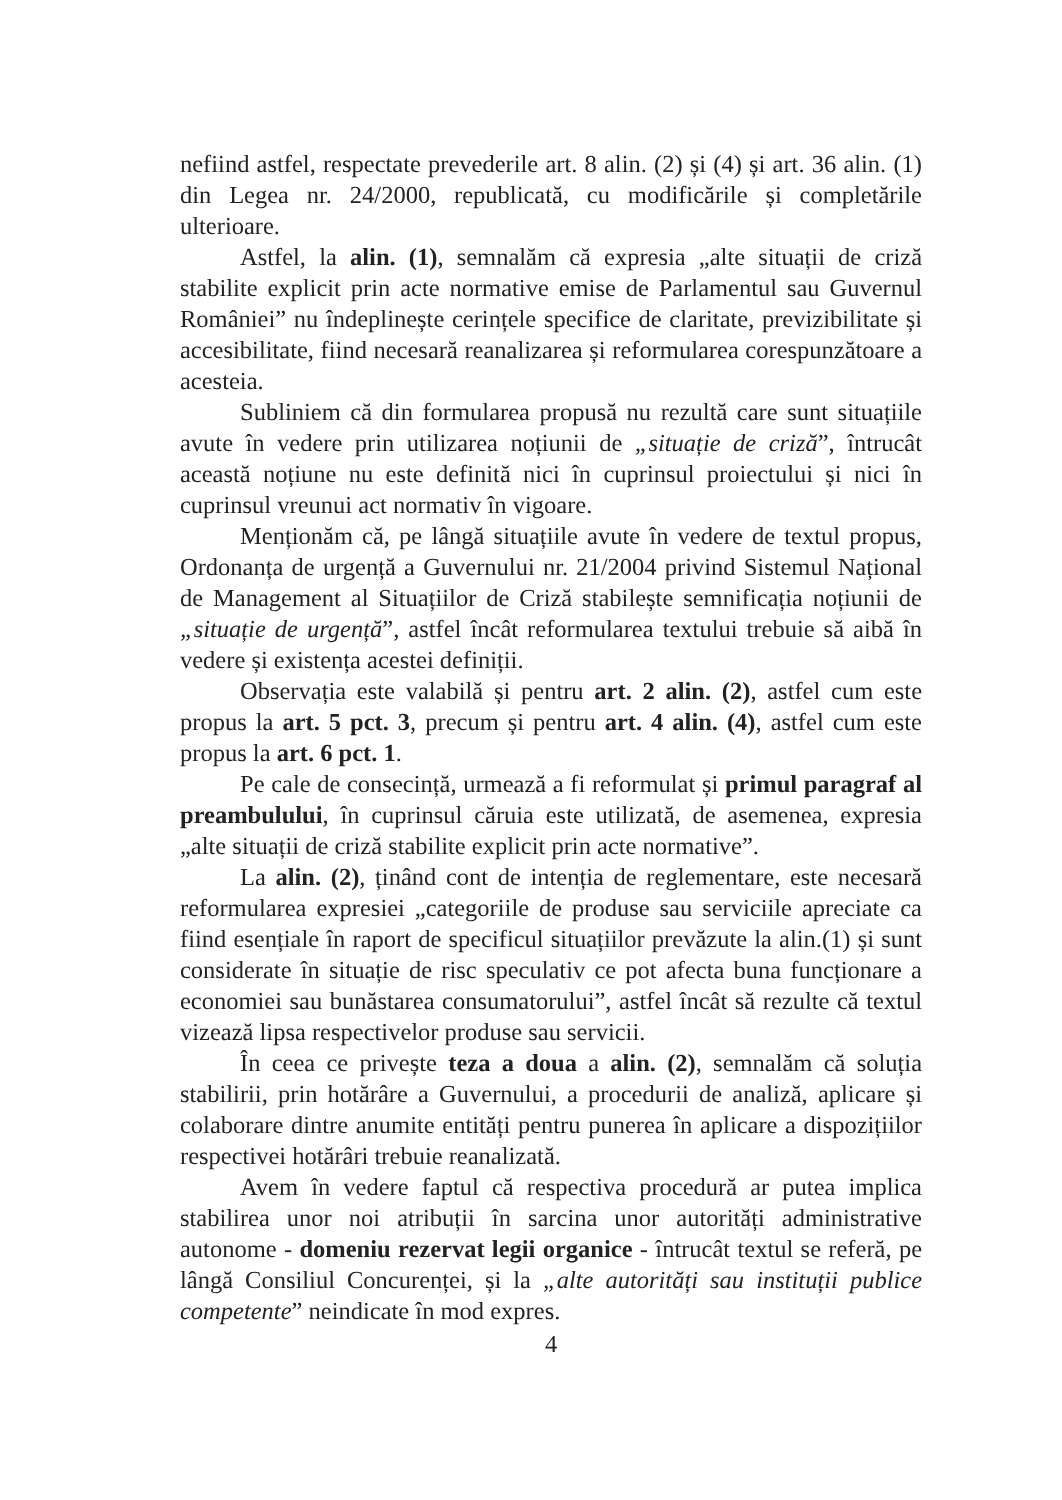nefiind astfel, respectate prevederile art. 8 alin. (2) și (4) și art. 36 alin. (1) din Legea nr. 24/2000, republicată, cu modificările și completările ulterioare.
Astfel, la alin. (1), semnalăm că expresia „alte situații de criză stabilite explicit prin acte normative emise de Parlamentul sau Guvernul României” nu îndeplinește cerințele specifice de claritate, previzibilitate și accesibilitate, fiind necesară reanalizarea și reformularea corespunzătoare a acesteia.
Subliniem că din formularea propusă nu rezultă care sunt situațiile avute în vedere prin utilizarea noțiunii de „situație de criză”, întrucât această noțiune nu este definită nici în cuprinsul proiectului și nici în cuprinsul vreunui act normativ în vigoare.
Menționăm că, pe lângă situațiile avute în vedere de textul propus, Ordonanța de urgență a Guvernului nr. 21/2004 privind Sistemul Național de Management al Situațiilor de Criză stabilește semnificația noțiunii de „situație de urgență”, astfel încât reformularea textului trebuie să aibă în vedere și existența acestei definiții.
Observația este valabilă și pentru art. 2 alin. (2), astfel cum este propus la art. 5 pct. 3, precum și pentru art. 4 alin. (4), astfel cum este propus la art. 6 pct. 1.
Pe cale de consecință, urmează a fi reformulat și primul paragraf al preambulului, în cuprinsul căruia este utilizată, de asemenea, expresia „alte situații de criză stabilite explicit prin acte normative”.
La alin. (2), ținând cont de intenția de reglementare, este necesară reformularea expresiei „categoriile de produse sau serviciile apreciate ca fiind esențiale în raport de specificul situațiilor prevăzute la alin.(1) și sunt considerate în situație de risc speculativ ce pot afecta buna funcționare a economiei sau bunăstarea consumatorului”, astfel încât să rezulte că textul vizează lipsa respectivelor produse sau servicii.
În ceea ce privește teza a doua a alin. (2), semnalăm că soluția stabilirii, prin hotărâre a Guvernului, a procedurii de analiză, aplicare și colaborare dintre anumite entități pentru punerea în aplicare a dispozițiilor respectivei hotărâri trebuie reanalizată.
Avem în vedere faptul că respectiva procedură ar putea implica stabilirea unor noi atribuții în sarcina unor autorități administrative autonome - domeniu rezervat legii organice - întrucât textul se referă, pe lângă Consiliul Concurenței, și la „alte autorități sau instituții publice competente” neindicate în mod expres.
4